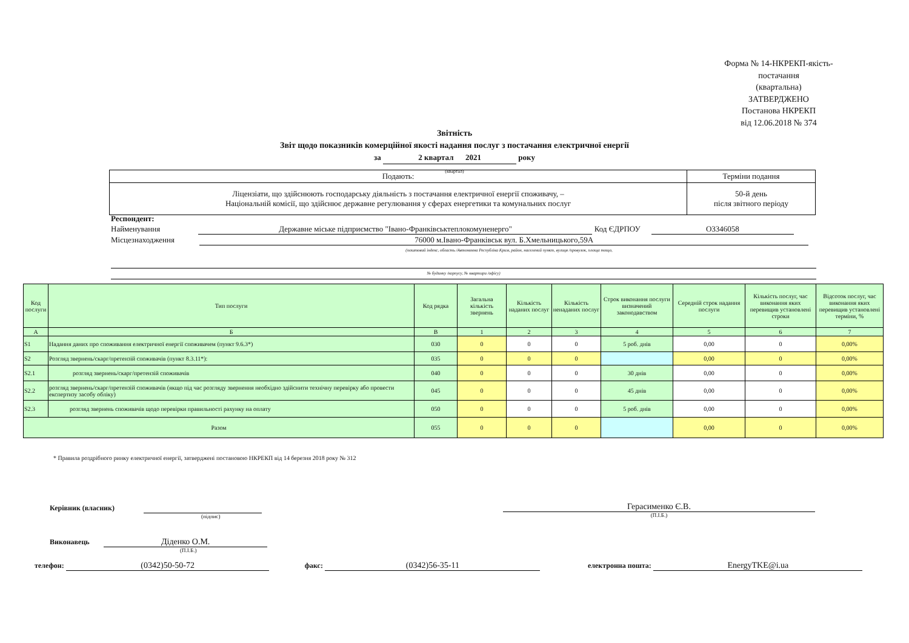Форма № 14-НКРЕКП-якість-постачання
(квартальна)
ЗАТВЕРДЖЕНО
Постанова НКРЕКП
від 12.06.2018 № 374
Звітність
Звіт щодо показників комерційної якості надання послуг з постачання електричної енергії
за 2 квартал 2021 року
(квартал)
| Подають: | Терміни подання |
| Ліцензіати, що здійснюють господарську діяльність з постачання електричної енергії споживачу, – Національній комісії, що здійснює державне регулювання у сферах енергетики та комунальних послуг | 50-й день після звітного періоду |
Респондент:
Найменування Державне міське підприємство "Івано-Франківськтеплокомуненерго" Код ЄДРПОУ О3346058
Місцезнаходження 76000 м.Івано-Франківськ вул. Б.Хмельницького,59А
(поштовий індекс, область /Автономна Республіка Крим, район, населений пункт, вулиця /провулок, площа тощо,
№ будинку /корпусу, № квартири /офісу)
| Код послуги | Тип послуги | Код рядка | Загальна кількість звернень | Кількість наданих послуг | Кількість ненаданих послуг | Строк виконання послуги визначений законодавством | Середній строк надання послуги | Кількість послуг, час виконання яких перевищив установлені строки | Відсоток послуг, час виконання яких перевищив установлені терміни, % |
| --- | --- | --- | --- | --- | --- | --- | --- | --- | --- |
| А | Б | В | 1 | 2 | 3 | 4 | 5 | 6 | 7 |
| S1 | Надання даних про споживання електричної енергії споживачем (пункт 9.6.3*) | 030 | 0 | 0 | 0 | 5 роб. днів | 0,00 | 0 | 0,00% |
| S2 | Розгляд звернень/скарг/претензій споживачів (пункт 8.3.11*): | 035 | 0 | 0 | 0 | | 0,00 | 0 | 0,00% |
| S2.1 | розгляд звернень/скарг/претензій споживачів | 040 | 0 | 0 | 0 | 30 днів | 0,00 | 0 | 0,00% |
| S2.2 | розгляд звернень/скарг/претензій споживачів (якщо під час розгляду звернення необхідно здійснити технічну перевірку або провести експертизу засобу обліку) | 045 | 0 | 0 | 0 | 45 днів | 0,00 | 0 | 0,00% |
| S2.3 | розгляд звернень споживачів щодо перевірки правильності рахунку на оплату | 050 | 0 | 0 | 0 | 5 роб. днів | 0,00 | 0 | 0,00% |
| Разом | | 055 | 0 | 0 | 0 | | 0,00 | 0 | 0,00% |
* Правила роздрібного ринку електричної енергії, затверджені постановою НКРЕКП від 14 березня 2018 року № 312
Керівник (власник)
(підпис)
Герасименко Є.В.
(П.І.Б.)
Виконавець Діденко О.М.
(П.І.Б.)
телефон: (0342)50-50-72 факс: (0342)56-35-11 електронна пошта: EnergyTKE@i.ua